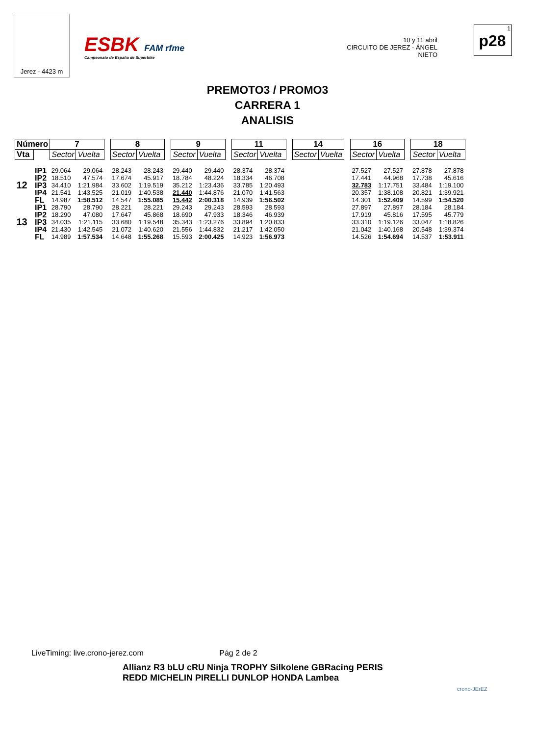Jerez - 4423 m
ESBK FAM rfme
Campeonato de España de Superbike
10 y 11 abril
CIRCUITO DE JEREZ - ÁNGEL NIETO
1
p28
PREMOTO3 / PROMO3
CARRERA 1
ANALISIS
| Número | | 7 | | | 8 | | | 9 | | | 11 | | | 14 | | | 16 | | | 18 | |
| Vta | | Sector | Vuelta | | Sector | Vuelta | | Sector | Vuelta | | Sector | Vuelta | | Sector | Vuelta | | Sector | Vuelta | | Sector | Vuelta |
| 12 | IP1 | 29.064 | 29.064 | | 28.243 | 28.243 | | 29.440 | 29.440 | | 28.374 | 28.374 | | | | | 27.527 | 27.527 | | 27.878 | 27.878 |
| | IP2 | 18.510 | 47.574 | | 17.674 | 45.917 | | 18.784 | 48.224 | | 18.334 | 46.708 | | | | | 17.441 | 44.968 | | 17.738 | 45.616 |
| | IP3 | 34.410 | 1:21.984 | | 33.602 | 1:19.519 | | 35.212 | 1:23.436 | | 33.785 | 1:20.493 | | | | | 32.783 | 1:17.751 | | 33.484 | 1:19.100 |
| | IP4 | 21.541 | 1:43.525 | | 21.019 | 1:40.538 | | 21.440 | 1:44.876 | | 21.070 | 1:41.563 | | | | | 20.357 | 1:38.108 | | 20.821 | 1:39.921 |
| | FL | 14.987 | 1:58.512 | | 14.547 | 1:55.085 | | 15.442 | 2:00.318 | | 14.939 | 1:56.502 | | | | | 14.301 | 1:52.409 | | 14.599 | 1:54.520 |
| 13 | IP1 | 28.790 | 28.790 | | 28.221 | 28.221 | | 29.243 | 29.243 | | 28.593 | 28.593 | | | | | 27.897 | 27.897 | | 28.184 | 28.184 |
| | IP2 | 18.290 | 47.080 | | 17.647 | 45.868 | | 18.690 | 47.933 | | 18.346 | 46.939 | | | | | 17.919 | 45.816 | | 17.595 | 45.779 |
| | IP3 | 34.035 | 1:21.115 | | 33.680 | 1:19.548 | | 35.343 | 1:23.276 | | 33.894 | 1:20.833 | | | | | 33.310 | 1:19.126 | | 33.047 | 1:18.826 |
| | IP4 | 21.430 | 1:42.545 | | 21.072 | 1:40.620 | | 21.556 | 1:44.832 | | 21.217 | 1:42.050 | | | | | 21.042 | 1:40.168 | | 20.548 | 1:39.374 |
| | FL | 14.989 | 1:57.534 | | 14.648 | 1:55.268 | | 15.593 | 2:00.425 | | 14.923 | 1:56.973 | | | | | 14.526 | 1:54.694 | | 14.537 | 1:53.911 |
LiveTiming: live.crono-jerez.com Pág 2 de 2
Allianz R3 bLU cRU Ninja TROPHY Silkolene GBRacing PERIS
REDD MICHELIN PIRELLI DUNLOP HONDA Lambea
crono-JErEZ